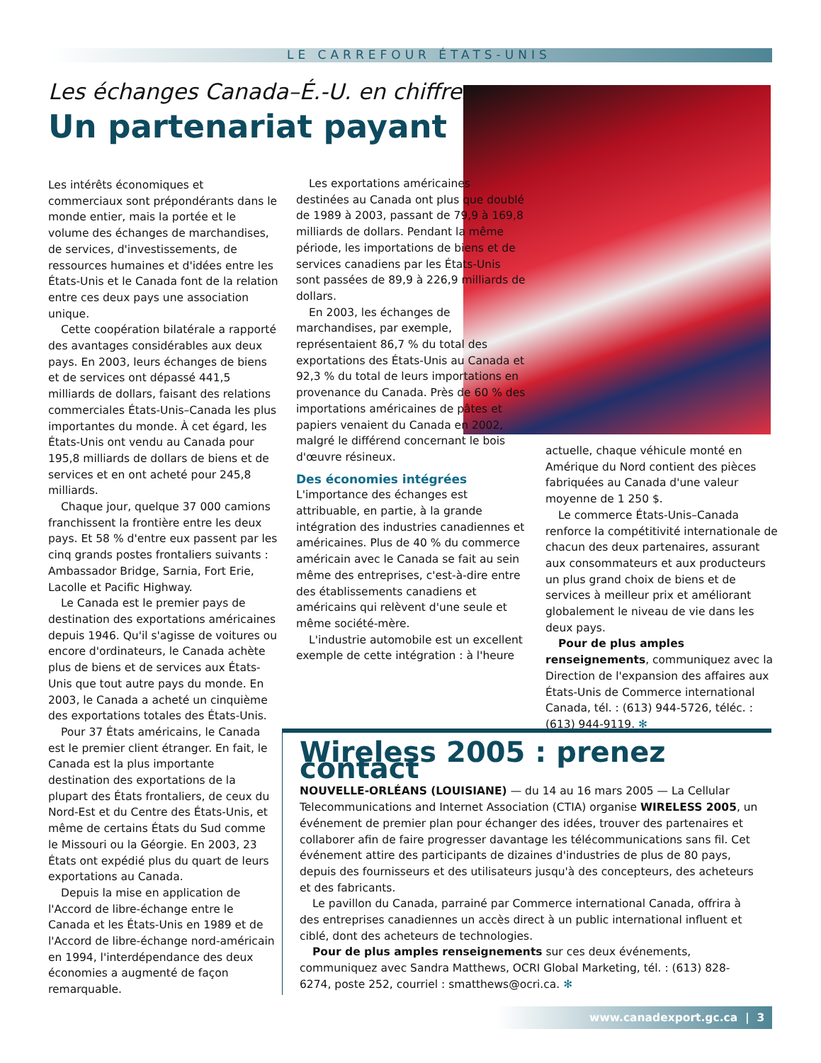LE CARREFOUR ÉTATS-UNIS
Les échanges Canada–É.-U. en chiffres
Un partenariat payant
Les intérêts économiques et commerciaux sont prépondérants dans le monde entier, mais la portée et le volume des échanges de marchandises, de services, d'investissements, de ressources humaines et d'idées entre les États-Unis et le Canada font de la relation entre ces deux pays une association unique.
Cette coopération bilatérale a rapporté des avantages considérables aux deux pays. En 2003, leurs échanges de biens et de services ont dépassé 441,5 milliards de dollars, faisant des relations commerciales États-Unis–Canada les plus importantes du monde. À cet égard, les États-Unis ont vendu au Canada pour 195,8 milliards de dollars de biens et de services et en ont acheté pour 245,8 milliards.
Chaque jour, quelque 37 000 camions franchissent la frontière entre les deux pays. Et 58 % d'entre eux passent par les cinq grands postes frontaliers suivants : Ambassador Bridge, Sarnia, Fort Erie, Lacolle et Pacific Highway.
Le Canada est le premier pays de destination des exportations américaines depuis 1946. Qu'il s'agisse de voitures ou encore d'ordinateurs, le Canada achète plus de biens et de services aux États-Unis que tout autre pays du monde. En 2003, le Canada a acheté un cinquième des exportations totales des États-Unis.
Pour 37 États américains, le Canada est le premier client étranger. En fait, le Canada est la plus importante destination des exportations de la plupart des États frontaliers, de ceux du Nord-Est et du Centre des États-Unis, et même de certains États du Sud comme le Missouri ou la Géorgie. En 2003, 23 États ont expédié plus du quart de leurs exportations au Canada.
Depuis la mise en application de l'Accord de libre-échange entre le Canada et les États-Unis en 1989 et de l'Accord de libre-échange nord-américain en 1994, l'interdépendance des deux économies a augmenté de façon remarquable.
Les exportations américaines destinées au Canada ont plus que doublé de 1989 à 2003, passant de 79,9 à 169,8 milliards de dollars. Pendant la même période, les importations de biens et de services canadiens par les États-Unis sont passées de 89,9 à 226,9 milliards de dollars.
En 2003, les échanges de marchandises, par exemple, représentaient 86,7 % du total des exportations des États-Unis au Canada et 92,3 % du total de leurs importations en provenance du Canada. Près de 60 % des importations américaines de pâtes et papiers venaient du Canada en 2002, malgré le différend concernant le bois d'œuvre résineux.
Des économies intégrées
L'importance des échanges est attribuable, en partie, à la grande intégration des industries canadiennes et américaines. Plus de 40 % du commerce américain avec le Canada se fait au sein même des entreprises, c'est-à-dire entre des établissements canadiens et américains qui relèvent d'une seule et même société-mère.
L'industrie automobile est un excellent exemple de cette intégration : à l'heure
actuelle, chaque véhicule monté en Amérique du Nord contient des pièces fabriquées au Canada d'une valeur moyenne de 1 250 $.
Le commerce États-Unis–Canada renforce la compétitivité internationale de chacun des deux partenaires, assurant aux consommateurs et aux producteurs un plus grand choix de biens et de services à meilleur prix et améliorant globalement le niveau de vie dans les deux pays.
Pour de plus amples renseignements, communiquez avec la Direction de l'expansion des affaires aux États-Unis de Commerce international Canada, tél. : (613) 944-5726, téléc. : (613) 944-9119. ✻
Wireless 2005 : prenez contact
NOUVELLE-ORLÉANS (LOUISIANE) — du 14 au 16 mars 2005 — La Cellular Telecommunications and Internet Association (CTIA) organise WIRELESS 2005, un événement de premier plan pour échanger des idées, trouver des partenaires et collaborer afin de faire progresser davantage les télécommunications sans fil. Cet événement attire des participants de dizaines d'industries de plus de 80 pays, depuis des fournisseurs et des utilisateurs jusqu'à des concepteurs, des acheteurs et des fabricants.
Le pavillon du Canada, parrainé par Commerce international Canada, offrira à des entreprises canadiennes un accès direct à un public international influent et ciblé, dont des acheteurs de technologies.
Pour de plus amples renseignements sur ces deux événements, communiquez avec Sandra Matthews, OCRI Global Marketing, tél. : (613) 828-6274, poste 252, courriel : smatthews@ocri.ca. ✻
www.canadexport.gc.ca | 3